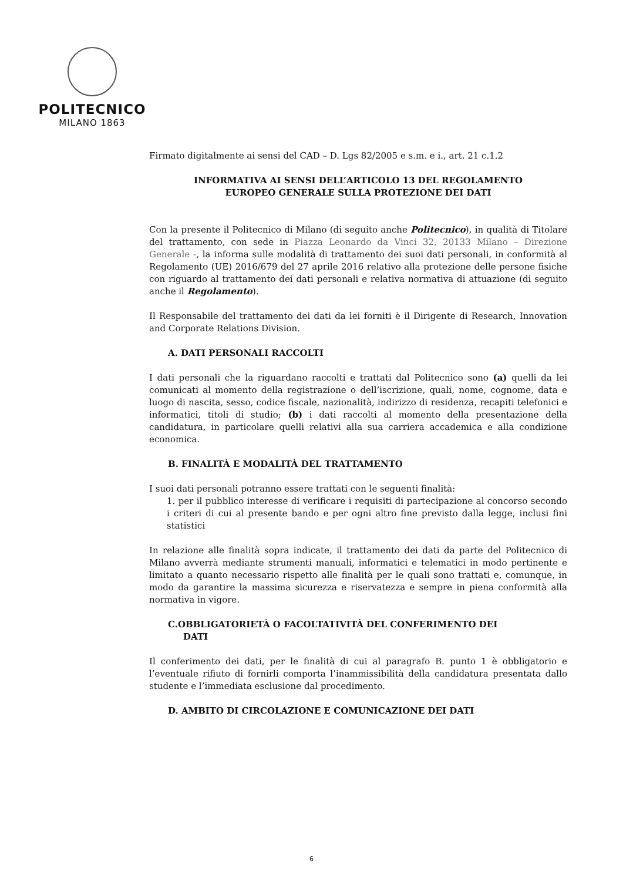POLITECNICO
MILANO 1863
Firmato digitalmente ai sensi del CAD – D. Lgs 82/2005 e s.m. e i., art. 21 c.1.2
INFORMATIVA AI SENSI DELL’ARTICOLO 13 DEL REGOLAMENTO
EUROPEO GENERALE SULLA PROTEZIONE DEI DATI
Con la presente il Politecnico di Milano (di seguito anche Politecnico), in qualità di Titolare del trattamento, con sede in Piazza Leonardo da Vinci 32, 20133 Milano – Direzione Generale -, la informa sulle modalità di trattamento dei suoi dati personali, in conformità al Regolamento (UE) 2016/679 del 27 aprile 2016 relativo alla protezione delle persone fisiche con riguardo al trattamento dei dati personali e relativa normativa di attuazione (di seguito anche il Regolamento).
Il Responsabile del trattamento dei dati da lei forniti è il Dirigente di Research, Innovation and Corporate Relations Division.
A. DATI PERSONALI RACCOLTI
I dati personali che la riguardano raccolti e trattati dal Politecnico sono (a) quelli da lei comunicati al momento della registrazione o dell’iscrizione, quali, nome, cognome, data e luogo di nascita, sesso, codice fiscale, nazionalità, indirizzo di residenza, recapiti telefonici e informatici, titoli di studio; (b) i dati raccolti al momento della presentazione della candidatura, in particolare quelli relativi alla sua carriera accademica e alla condizione economica.
B. FINALITÀ E MODALITÀ DEL TRATTAMENTO
I suoi dati personali potranno essere trattati con le seguenti finalità:
1. per il pubblico interesse di verificare i requisiti di partecipazione al concorso secondo i criteri di cui al presente bando e per ogni altro fine previsto dalla legge, inclusi fini statistici
In relazione alle finalità sopra indicate, il trattamento dei dati da parte del Politecnico di Milano avverrà mediante strumenti manuali, informatici e telematici in modo pertinente e limitato a quanto necessario rispetto alle finalità per le quali sono trattati e, comunque, in modo da garantire la massima sicurezza e riservatezza e sempre in piena conformità alla normativa in vigore.
C.OBBLIGATORIETÀ O FACOLTATIVITÀ DEL CONFERIMENTO DEI
DATI
Il conferimento dei dati, per le finalità di cui al paragrafo B. punto 1 è obbligatorio e l’eventuale rifiuto di fornirli comporta l’inammissibilità della candidatura presentata dallo studente e l’immediata esclusione dal procedimento.
D. AMBITO DI CIRCOLAZIONE E COMUNICAZIONE DEI DATI
6